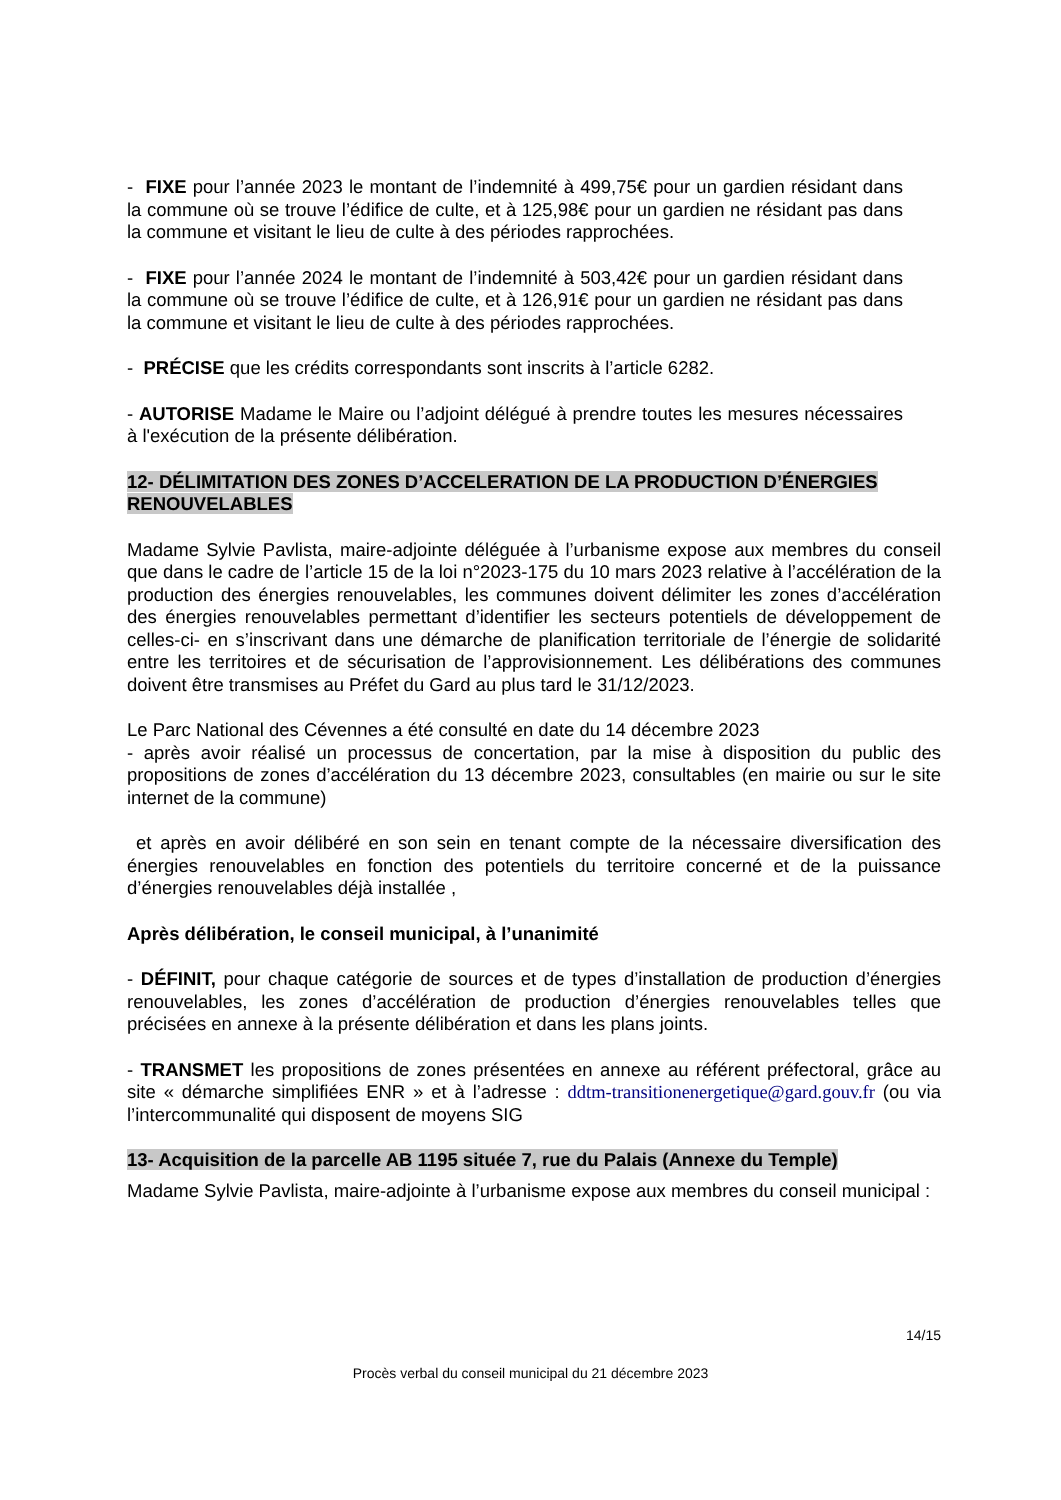- FIXE pour l’année 2023 le montant de l’indemnité à 499,75€ pour un gardien résidant dans la commune où se trouve l’édifice de culte, et à 125,98€ pour un gardien ne résidant pas dans la commune et visitant le lieu de culte à des périodes rapprochées.
- FIXE pour l’année 2024 le montant de l’indemnité à 503,42€ pour un gardien résidant dans la commune où se trouve l’édifice de culte, et à 126,91€ pour un gardien ne résidant pas dans la commune et visitant le lieu de culte à des périodes rapprochées.
- PRÉCISE que les crédits correspondants sont inscrits à l’article 6282.
- AUTORISE Madame le Maire ou l’adjoint délégué à prendre toutes les mesures nécessaires à l'exécution de la présente délibération.
12- DÉLIMITATION DES ZONES D’ACCELERATION DE LA PRODUCTION D’ÉNERGIES RENOUVELABLES
Madame Sylvie Pavlista, maire-adjointe déléguée à l’urbanisme expose aux membres du conseil que dans le cadre de l’article 15 de la loi n°2023-175 du 10 mars 2023 relative à l’accélération de la production des énergies renouvelables, les communes doivent délimiter les zones d’accélération des énergies renouvelables permettant d’identifier les secteurs potentiels de développement de celles-ci- en s’inscrivant dans une démarche de planification territoriale de l’énergie de solidarité entre les territoires et de sécurisation de l’approvisionnement. Les délibérations des communes doivent être transmises au Préfet du Gard au plus tard le 31/12/2023.
Le Parc National des Cévennes a été consulté en date du 14 décembre 2023
- après avoir réalisé un processus de concertation, par la mise à disposition du public des propositions de zones d’accélération du 13 décembre 2023, consultables (en mairie ou sur le site internet de la commune)
et après en avoir délibéré en son sein en tenant compte de la nécessaire diversification des énergies renouvelables en fonction des potentiels du territoire concerné et de la puissance d’énergies renouvelables déjà installée ,
Après délibération, le conseil municipal, à l’unanimité
- DÉFINIT, pour chaque catégorie de sources et de types d’installation de production d’énergies renouvelables, les zones d’accélération de production d’énergies renouvelables telles que précisées en annexe à la présente délibération et dans les plans joints.
- TRANSMET les propositions de zones présentées en annexe au référent préfectoral, grâce au site « démarche simplifiées ENR » et à l’adresse : ddtm-transitionenergetique@gard.gouv.fr (ou via l’intercommunalité qui disposent de moyens SIG
13- Acquisition de la parcelle AB 1195 située 7, rue du Palais (Annexe du Temple)
Madame Sylvie Pavlista, maire-adjointe à l’urbanisme expose aux membres du conseil municipal :
14/15
Procès verbal du conseil municipal du 21 décembre 2023